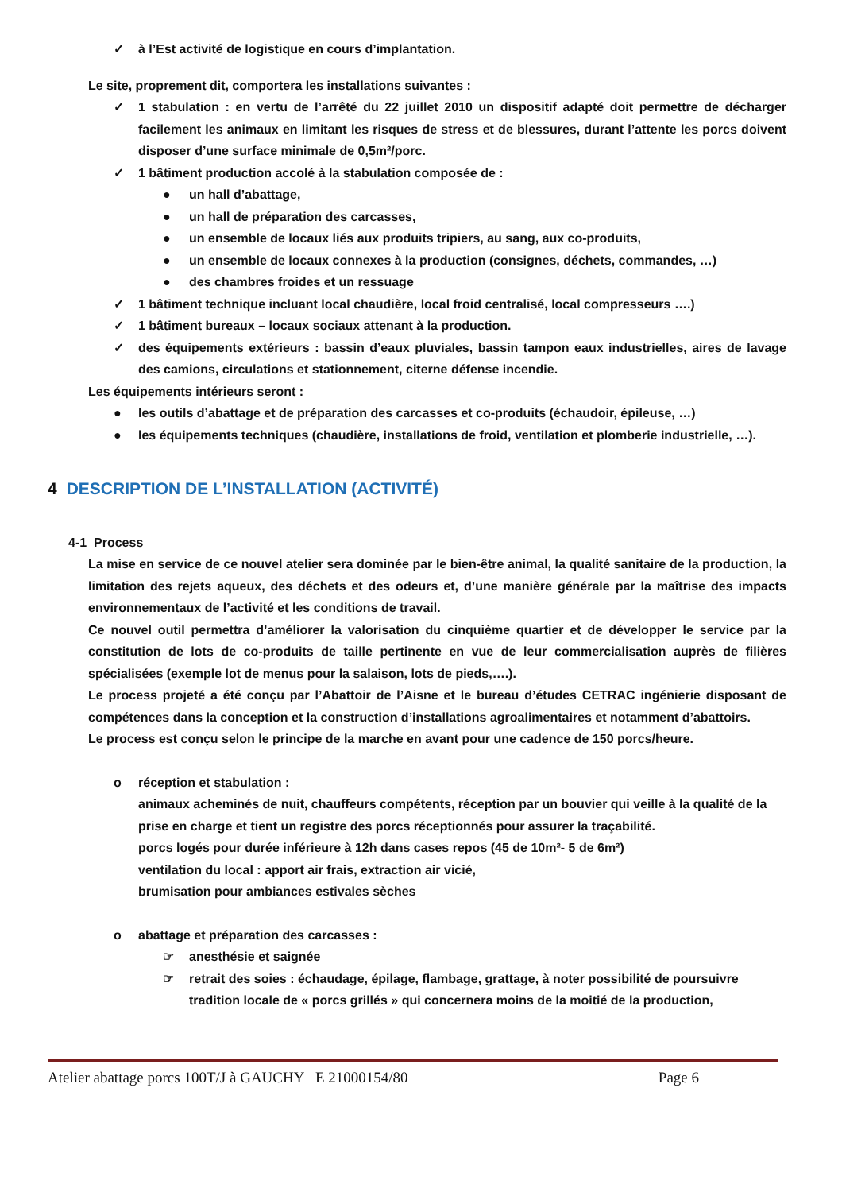✓ à l’Est activité de logistique en cours d’implantation.
Le site, proprement dit, comportera les installations suivantes :
✓ 1 stabulation : en vertu de l’arrêté du 22 juillet 2010 un dispositif adapté doit permettre de décharger facilement les animaux en limitant les risques de stress et de blessures, durant l’attente les porcs doivent disposer d’une surface minimale de 0,5m²/porc.
✓ 1 bâtiment production accolé à la stabulation composée de :
● un hall d’abattage,
● un hall de préparation des carcasses,
● un ensemble de locaux liés aux produits tripiers, au sang, aux co-produits,
● un ensemble de locaux connexes à la production (consignes, déchets, commandes, …)
● des chambres froides et un ressuage
✓ 1 bâtiment technique incluant local chaudière, local froid centralisé, local compresseurs ….)
✓ 1 bâtiment bureaux – locaux sociaux attenant à la production.
✓ des équipements extérieurs : bassin d’eaux pluviales, bassin tampon eaux industrielles, aires de lavage des camions, circulations et stationnement, citerne défense incendie.
Les équipements intérieurs seront :
● les outils d’abattage et de préparation des carcasses et co-produits (échaudoir, épileuse, …)
● les équipements techniques (chaudière, installations de froid, ventilation et plomberie industrielle, …).
4 DESCRIPTION DE L’INSTALLATION (ACTIVITÉ)
4-1 Process
La mise en service de ce nouvel atelier sera dominée par le bien-être animal, la qualité sanitaire de la production, la limitation des rejets aqueux, des déchets et des odeurs et, d’une manière générale par la maîtrise des impacts environnementaux de l’activité et les conditions de travail.
Ce nouvel outil permettra d’améliorer la valorisation du cinquième quartier et de développer le service par la constitution de lots de co-produits de taille pertinente en vue de leur commercialisation auprès de filières spécialisées (exemple lot de menus pour la salaison, lots de pieds,….).
Le process projeté a été conçu par l’Abattoir de l’Aisne et le bureau d’études CETRAC ingénierie disposant de compétences dans la conception et la construction d’installations agroalimentaires et notamment d’abattoirs.
Le process est conçu selon le principe de la marche en avant pour une cadence de 150 porcs/heure.
o réception et stabulation :
animaux acheminés de nuit, chauffeurs compétents, réception par un bouvier qui veille à la qualité de la prise en charge et tient un registre des porcs réceptionnés pour assurer la traçabilité.
porcs logés pour durée inférieure à 12h dans cases repos (45 de 10m²- 5 de 6m²)
ventilation du local : apport air frais, extraction air vicié,
brumisation pour ambiances estivales sèches
o abattage et préparation des carcasses :
☞ anesthésie et saignée
☞ retrait des soies : échaudage, épilage, flambage, grattage, à noter possibilité de poursuivre tradition locale de « porcs grillés » qui concernera moins de la moitié de la production,
Atelier abattage porcs 100T/J à GAUCHY E 21000154/80 Page 6